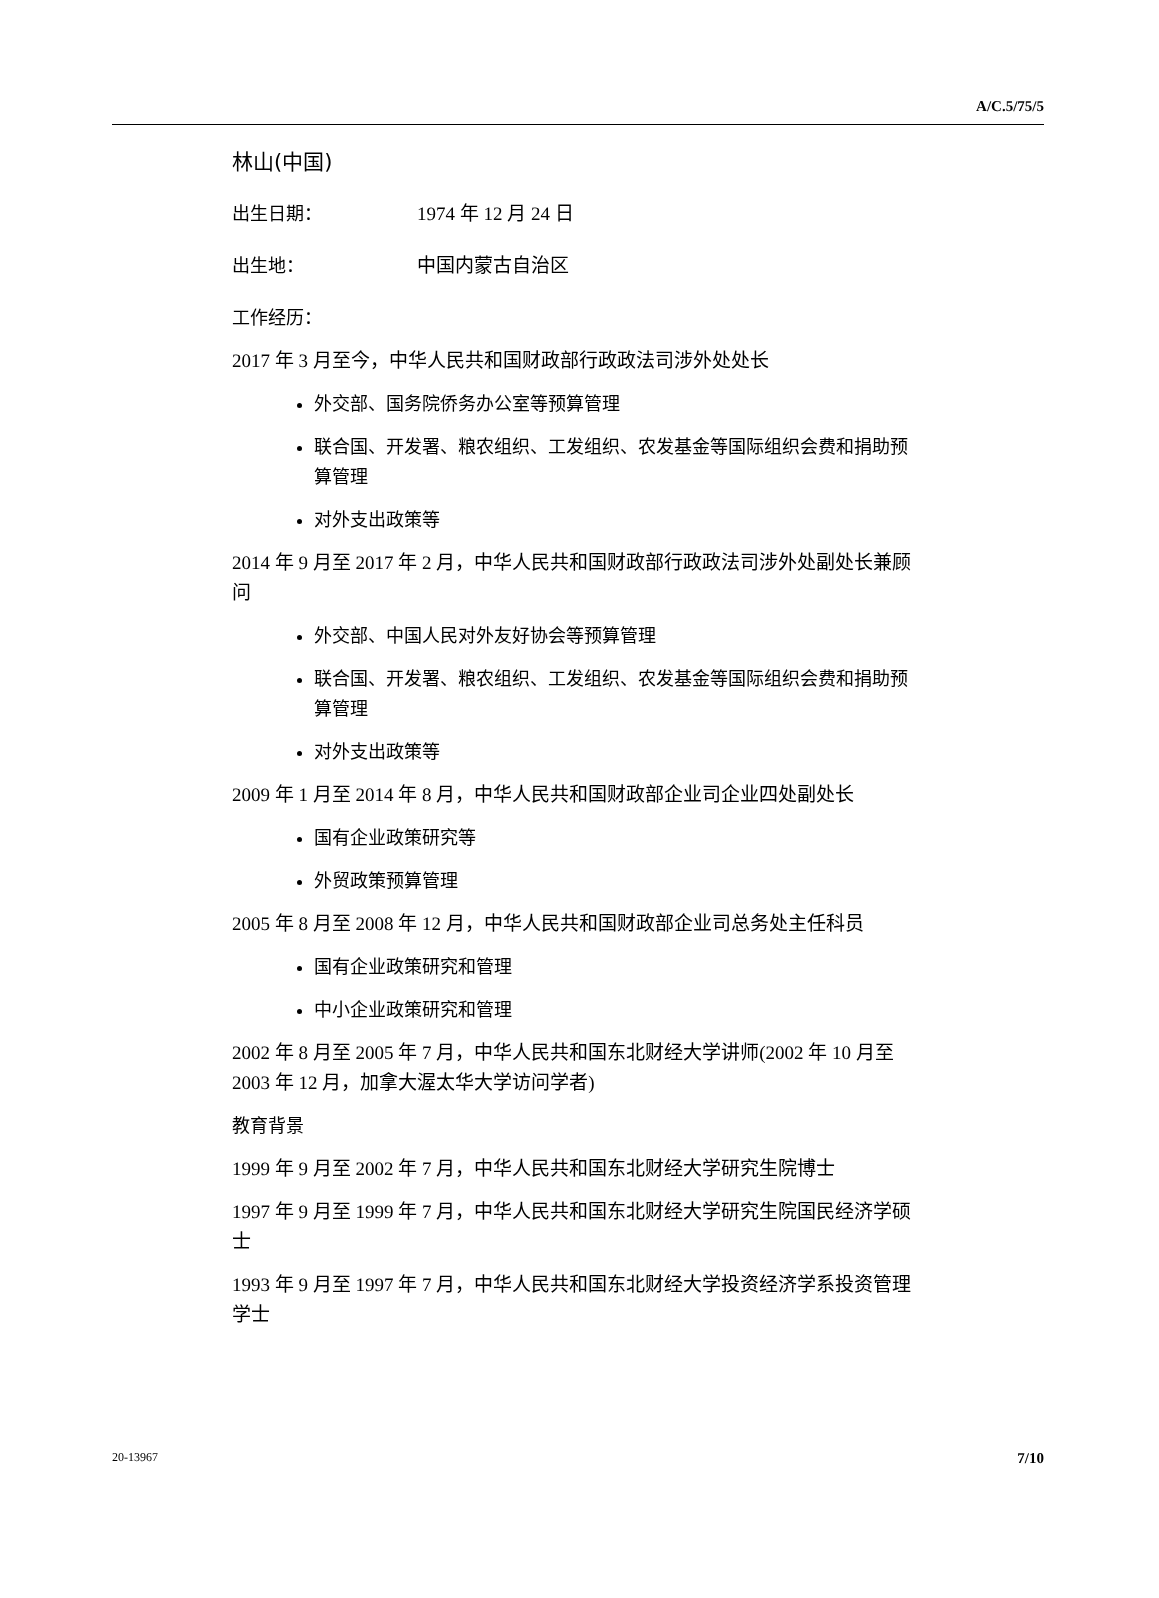A/C.5/75/5
林山(中国)
出生日期： 1974 年 12 月 24 日
出生地： 中国内蒙古自治区
工作经历：
2017 年 3 月至今，中华人民共和国财政部行政政法司涉外处处长
外交部、国务院侨务办公室等预算管理
联合国、开发署、粮农组织、工发组织、农发基金等国际组织会费和捐助预算管理
对外支出政策等
2014 年 9 月至 2017 年 2 月，中华人民共和国财政部行政政法司涉外处副处长兼顾问
外交部、中国人民对外友好协会等预算管理
联合国、开发署、粮农组织、工发组织、农发基金等国际组织会费和捐助预算管理
对外支出政策等
2009 年 1 月至 2014 年 8 月，中华人民共和国财政部企业司企业四处副处长
国有企业政策研究等
外贸政策预算管理
2005 年 8 月至 2008 年 12 月，中华人民共和国财政部企业司总务处主任科员
国有企业政策研究和管理
中小企业政策研究和管理
2002 年 8 月至 2005 年 7 月，中华人民共和国东北财经大学讲师(2002 年 10 月至 2003 年 12 月，加拿大渥太华大学访问学者)
教育背景
1999 年 9 月至 2002 年 7 月，中华人民共和国东北财经大学研究生院博士
1997 年 9 月至 1999 年 7 月，中华人民共和国东北财经大学研究生院国民经济学硕士
1993 年 9 月至 1997 年 7 月，中华人民共和国东北财经大学投资经济学系投资管理学士
20-13967 7/10